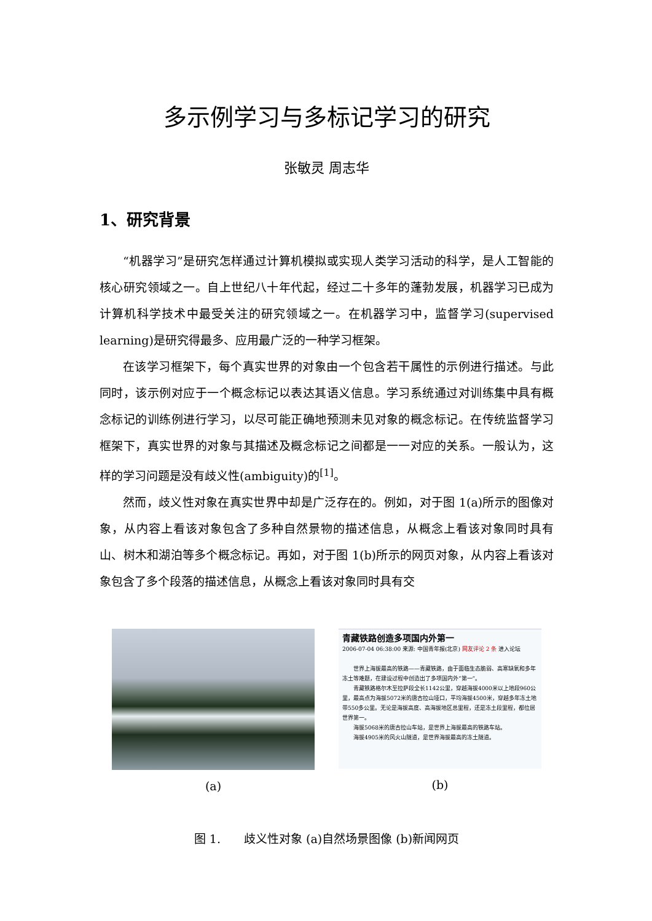多示例学习与多标记学习的研究
张敏灵 周志华
1、研究背景
“机器学习”是研究怎样通过计算机模拟或实现人类学习活动的科学，是人工智能的核心研究领域之一。自上世纪八十年代起，经过二十多年的蓬勃发展，机器学习已成为计算机科学技术中最受关注的研究领域之一。在机器学习中，监督学习(supervised learning)是研究得最多、应用最广泛的一种学习框架。
在该学习框架下，每个真实世界的对象由一个包含若干属性的示例进行描述。与此同时，该示例对应于一个概念标记以表达其语义信息。学习系统通过对训练集中具有概念标记的训练例进行学习，以尽可能正确地预测未见对象的概念标记。在传统监督学习框架下，真实世界的对象与其描述及概念标记之间都是一一对应的关系。一般认为，这样的学习问题是没有歧义性(ambiguity)的<sup>[1]</sup>。
然而，歧义性对象在真实世界中却是广泛存在的。例如，对于图 1(a)所示的图像对象，从内容上看该对象包含了多种自然景物的描述信息，从概念上看该对象同时具有山、树木和湖泊等多个概念标记。再如，对于图 1(b)所示的网页对象，从内容上看该对象包含了多个段落的描述信息，从概念上看该对象同时具有交
(a)
青藏铁路创造多项国内外第一
2006-07-04 06:38:00 来源: 中国青年报(北京) 网友评论 2 条 进入论坛
　　世界上海拔最高的铁路——青藏铁路，由于面临生态脆弱、高寒缺氧和多年冻土等难题，在建设过程中创造出了多项国内外“第一”。
　　青藏铁路格尔木至拉萨段全长1142公里，穿越海拔4000米以上地段960公里，最高点为海拔5072米的唐古拉山垭口，平均海拔4500米，穿越多年冻土地带550多公里。无论是海拔高度、高海拔地区总里程，还是冻土段里程，都位居世界第一。
　　海拔5068米的唐古拉山车站，是世界上海拔最高的铁路车站。
　　海拔4905米的风火山隧道，是世界海拔最高的冻土隧道。
(b)
图 1.　　歧义性对象 (a)自然场景图像 (b)新闻网页